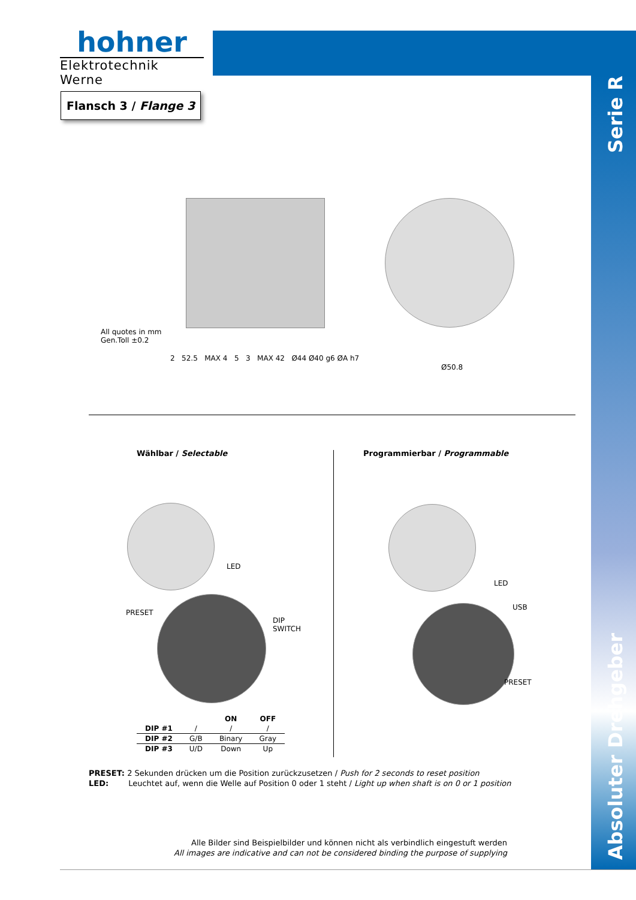hohner
Elektrotechnik Werne
Flansch 3 / Flange 3
Serie R
Absoluter Drehgeber
All quotes in mm
Gen.Toll ±0.2
2 52.5 MAX 4 5 3 MAX 42 Ø44 Ø40 g6 ØA h7
Ø50.8
Wählbar / Selectable Programmierbar / Programmable
LED
PRESET
DIP
SWITCH
LED
USB
PRESET
| | | ON | OFF |
| --- | --- | --- | --- |
| DIP #1 | / | / | / |
| DIP #2 | G/B | Binary | Gray |
| DIP #3 | U/D | Down | Up |
PRESET: 2 Sekunden drücken um die Position zurückzusetzen / Push for 2 seconds to reset position
LED: Leuchtet auf, wenn die Welle auf Position 0 oder 1 steht / Light up when shaft is on 0 or 1 position
Alle Bilder sind Beispielbilder und können nicht als verbindlich eingestuft werden
All images are indicative and can not be considered binding the purpose of supplying